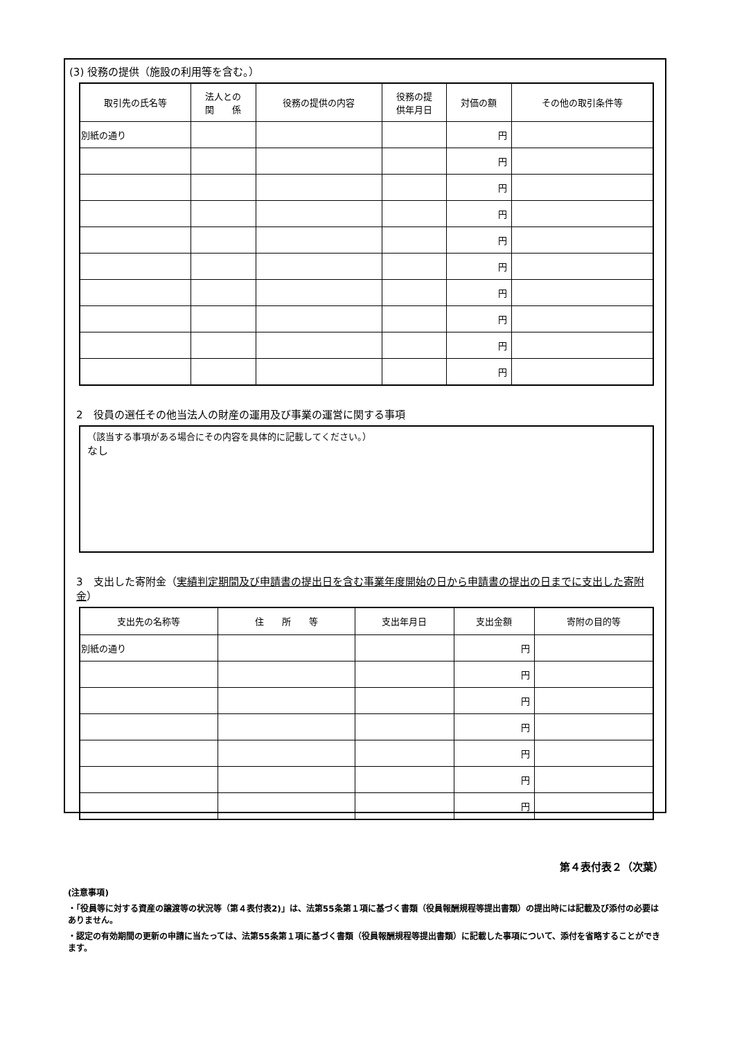(3) 役務の提供（施設の利用等を含む。）
| 取引先の氏名等 | 法人との 関 係 | 役務の提供の内容 | 役務の提 供年月日 | 対価の額 | その他の取引条件等 |
| --- | --- | --- | --- | --- | --- |
| 別紙の通り | | | | 円 | |
| | | | | 円 | |
| | | | | 円 | |
| | | | | 円 | |
| | | | | 円 | |
| | | | | 円 | |
| | | | | 円 | |
| | | | | 円 | |
| | | | | 円 | |
| | | | | 円 | |
2　役員の選任その他当法人の財産の運用及び事業の運営に関する事項
（該当する事項がある場合にその内容を具体的に記載してください。）
なし
3　支出した寄附金（実績判定期間及び申請書の提出日を含む事業年度開始の日から申請書の提出の日までに支出した寄附金）
| 支出先の名称等 | 住 所 等 | 支出年月日 | 支出金額 | 寄附の目的等 |
| --- | --- | --- | --- | --- |
| 別紙の通り | | | 円 | |
| | | | 円 | |
| | | | 円 | |
| | | | 円 | |
| | | | 円 | |
| | | | 円 | |
| | | | 円 | |
第４表付表２（次葉）
(注意事項)
・「役員等に対する資産の譲渡等の状況等（第４表付表2)」は、法第55条第１項に基づく書類（役員報酬規程等提出書類）の提出時には記載及び添付の必要はありません。
・認定の有効期間の更新の申請に当たっては、法第55条第１項に基づく書類（役員報酬規程等提出書類）に記載した事項について、添付を省略することができます。